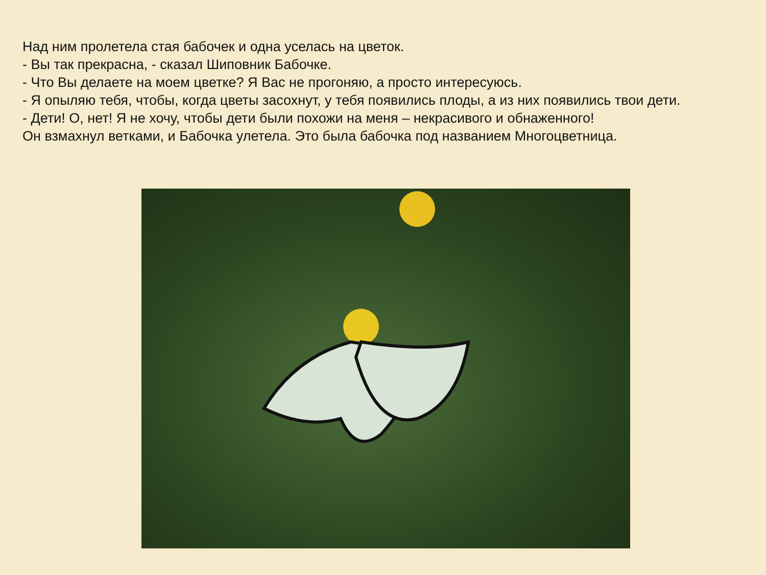Над ним пролетела стая бабочек и одна уселась на цветок.
- Вы так прекрасна, - сказал Шиповник Бабочке.
- Что Вы делаете на моем цветке? Я Вас не прогоняю, а просто интересуюсь.
- Я опыляю тебя, чтобы, когда цветы засохнут, у тебя появились плоды, а из них появились твои дети.
- Дети! О, нет! Я не хочу, чтобы дети были похожи на меня – некрасивого и обнаженного!
Он взмахнул ветками, и Бабочка улетела. Это была бабочка под названием Многоцветница.